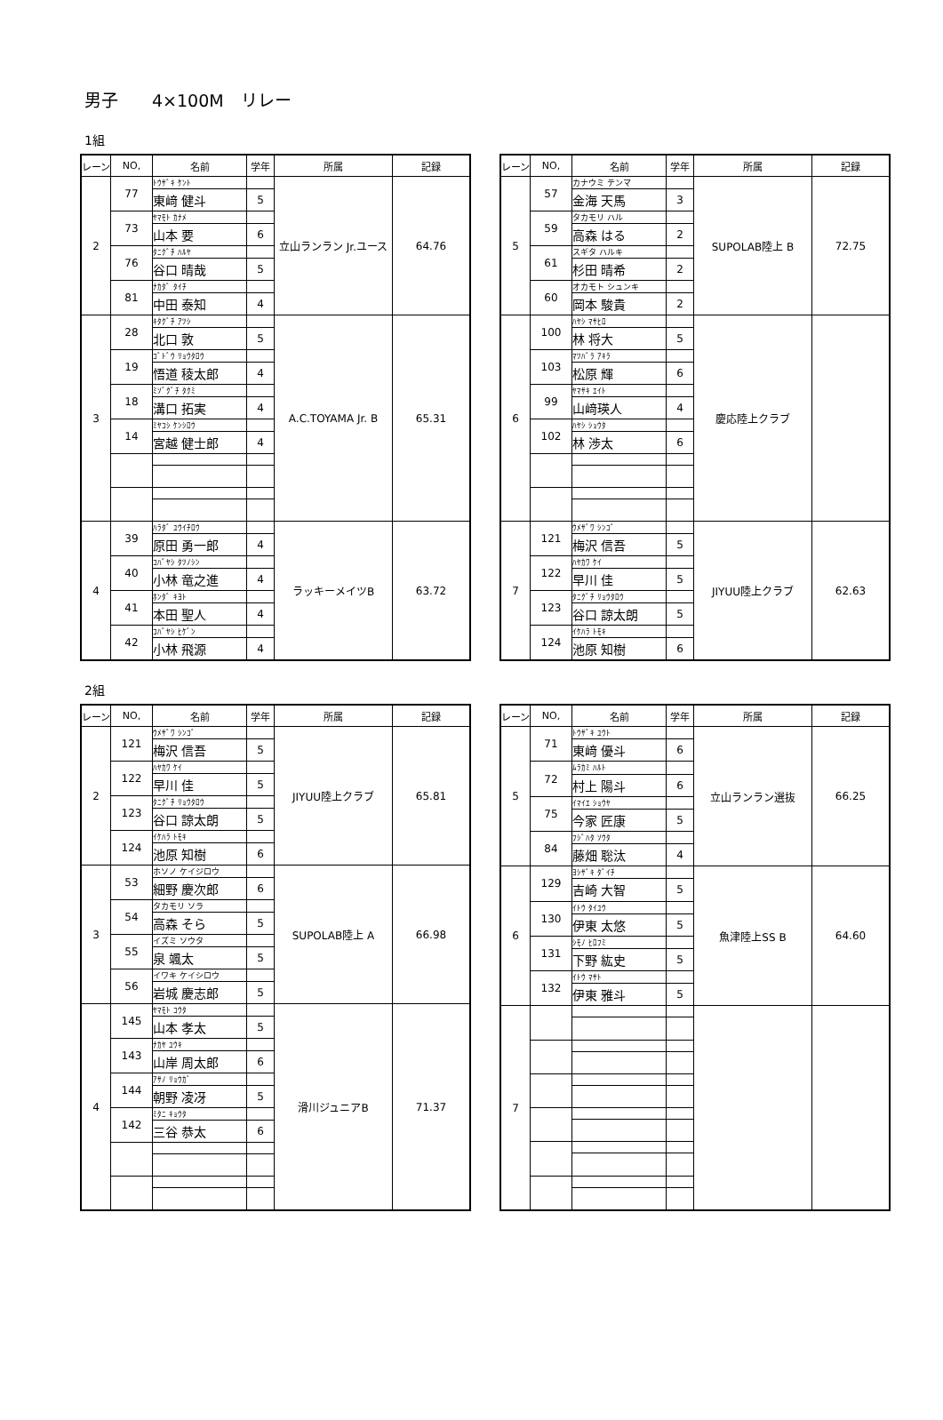男子　　4×100M　リレー
1組
| レーン | NO, | 名前 | 学年 | 所属 | 記録 |
| --- | --- | --- | --- | --- | --- |
| 2 | 77 | ﾄｳｻﾞｷ ｹﾝﾄ | | 立山ランラン Jr.ユース | 64.76 |
| | | 東﨑 健斗 | 5 | | |
| | 73 | ﾔﾏﾓﾄ ｶﾅﾒ | | | |
| | | 山本 要 | 6 | | |
| | 76 | ﾀﾆｸﾞﾁ ﾊﾙﾔ | | | |
| | | 谷口 晴哉 | 5 | | |
| | 81 | ﾅｶﾀﾞ ﾀｲﾁ | | | |
| | | 中田 泰知 | 4 | | |
| 3 | 28 | ｷﾀｸﾞﾁ ｱﾂｼ | | A.C.TOYAMA Jr. B | 65.31 |
| | | 北口 敦 | 5 | | |
| | 19 | ｺﾞﾄﾞｳ ﾘｮｳﾀﾛｳ | | | |
| | | 悟道 稜太郎 | 4 | | |
| | 18 | ﾐｿﾞｸﾞﾁ ﾀｸﾐ | | | |
| | | 溝口 拓実 | 4 | | |
| | 14 | ﾐﾔｺｼ ｹﾝｼﾛｳ | | | |
| | | 宮越 健士郎 | 4 | | |
| 4 | 39 | ﾊﾗﾀﾞ ﾕｳｲﾁﾛｳ | | ラッキーメイツB | 63.72 |
| | | 原田 勇一郎 | 4 | | |
| | 40 | ｺﾊﾞﾔｼ ﾀﾂﾉｼﾝ | | | |
| | | 小林 竜之進 | 4 | | |
| | 41 | ﾎﾝﾀﾞ ｷﾖﾄ | | | |
| | | 本田 聖人 | 4 | | |
| | 42 | ｺﾊﾞﾔｼ ﾋｹﾞﾝ | | | |
| | | 小林 飛源 | 4 | | |
| レーン | NO, | 名前 | 学年 | 所属 | 記録 |
| --- | --- | --- | --- | --- | --- |
| 5 | 57 | カナウミ テンマ | | SUPOLAB陸上 B | 72.75 |
| | | 金海 天馬 | 3 | | |
| | 59 | タカモリ ハル | | | |
| | | 高森 はる | 2 | | |
| | 61 | スギタ ハルキ | | | |
| | | 杉田 晴希 | 2 | | |
| | 60 | オカモト シュンキ | | | |
| | | 岡本 駿貴 | 2 | | |
| 6 | 100 | ﾊﾔｼ ﾏｻﾋﾛ | | 慶応陸上クラブ | |
| | | 林 将大 | 5 | | |
| | 103 | ﾏﾂﾊﾞﾗ ｱｷﾗ | | | |
| | | 松原 輝 | 6 | | |
| | 99 | ﾔﾏｻｷ ｴｲﾄ | | | |
| | | 山﨑瑛人 | 4 | | |
| | 102 | ﾊﾔｼ ｼｮｳﾀ | | | |
| | | 林 渉太 | 6 | | |
| 7 | 121 | ｳﾒｻﾞﾜ ｼﾝｺﾞ | | JIYUU陸上クラブ | 62.63 |
| | | 梅沢 信吾 | 5 | | |
| | 122 | ﾊﾔｶﾜ ｹｲ | | | |
| | | 早川 佳 | 5 | | |
| | 123 | ﾀﾆｸﾞﾁ ﾘｮｳﾀﾛｳ | | | |
| | | 谷口 諒太朗 | 5 | | |
| | 124 | ｲｹﾊﾗ ﾄﾓｷ | | | |
| | | 池原 知樹 | 6 | | |
2組
| レーン | NO, | 名前 | 学年 | 所属 | 記録 |
| --- | --- | --- | --- | --- | --- |
| 2 | 121 | ｳﾒｻﾞﾜ ｼﾝｺﾞ | | JIYUU陸上クラブ | 65.81 |
| | | 梅沢 信吾 | 5 | | |
| | 122 | ﾊﾔｶﾜ ｹｲ | | | |
| | | 早川 佳 | 5 | | |
| | 123 | ﾀﾆｸﾞﾁ ﾘｮｳﾀﾛｳ | | | |
| | | 谷口 諒太朗 | 5 | | |
| | 124 | ｲｹﾊﾗ ﾄﾓｷ | | | |
| | | 池原 知樹 | 6 | | |
| 3 | 53 | ホソノ ケイジロウ | | SUPOLAB陸上 A | 66.98 |
| | | 細野 慶次郎 | 6 | | |
| | 54 | タカモリ ソラ | | | |
| | | 高森 そら | 5 | | |
| | 55 | イズミ ソウタ | | | |
| | | 泉 颯太 | 5 | | |
| | 56 | イワキ ケイシロウ | | | |
| | | 岩城 慶志郎 | 5 | | |
| 4 | 145 | ﾔﾏﾓﾄ ｺｳﾀ | | 滑川ジュニアB | 71.37 |
| | | 山本 孝太 | 5 | | |
| | 143 | ﾅｶﾔ ﾕｳｷ | | | |
| | | 山岸 周太郎 | 6 | | |
| | 144 | ｱｻﾉ ﾘｮｳｶﾞ | | | |
| | | 朝野 凌冴 | 5 | | |
| | 142 | ﾐﾀﾆ ｷｮｳﾀ | | | |
| | | 三谷 恭太 | 6 | | |
| レーン | NO, | 名前 | 学年 | 所属 | 記録 |
| --- | --- | --- | --- | --- | --- |
| 5 | 71 | ﾄｳｻﾞｷ ﾕｳﾄ | | 立山ランラン選抜 | 66.25 |
| | | 東﨑 優斗 | 6 | | |
| | 72 | ﾑﾗｶﾐ ﾊﾙﾄ | | | |
| | | 村上 陽斗 | 6 | | |
| | 75 | ｲﾏｲｴ ｼｮｳﾔ | | | |
| | | 今家 匠康 | 5 | | |
| | 84 | ﾌｼﾞﾊﾀ ｿｳﾀ | | | |
| | | 藤畑 聡汰 | 4 | | |
| 6 | 129 | ﾖｼｻﾞｷ ﾀﾞｲﾁ | | 魚津陸上SS B | 64.60 |
| | | 吉崎 大智 | 5 | | |
| | 130 | ｲﾄｳ ﾀｲﾕｳ | | | |
| | | 伊東 太悠 | 5 | | |
| | 131 | ｼﾓﾉ ﾋﾛﾌﾐ | | | |
| | | 下野 紘史 | 5 | | |
| | 132 | ｲﾄｳ ﾏｻﾄ | | | |
| | | 伊東 雅斗 | 5 | | |
| 7 | | | | | |